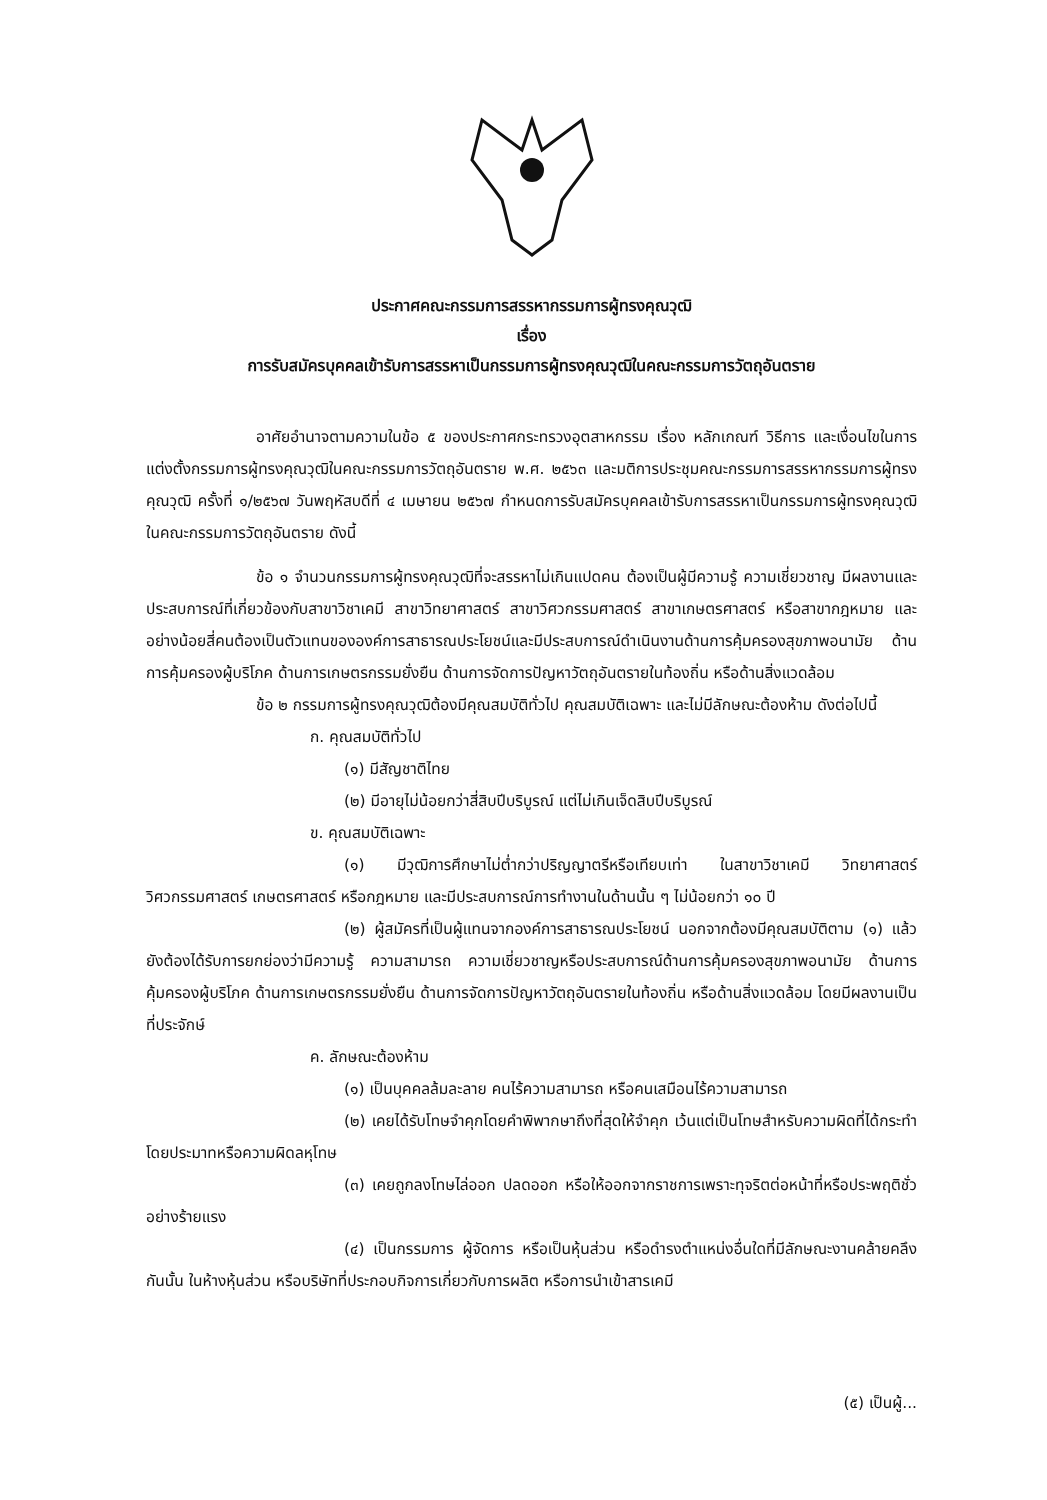ประกาศคณะกรรมการสรรหากรรมการผู้ทรงคุณวุฒิ
เรื่อง
การรับสมัครบุคคลเข้ารับการสรรหาเป็นกรรมการผู้ทรงคุณวุฒิในคณะกรรมการวัตถุอันตราย
อาศัยอำนาจตามความในข้อ ๕ ของประกาศกระทรวงอุตสาหกรรม เรื่อง หลักเกณฑ์ วิธีการ และเงื่อนไขในการแต่งตั้งกรรมการผู้ทรงคุณวุฒิในคณะกรรมการวัตถุอันตราย พ.ศ. ๒๕๖๓ และมติการประชุมคณะกรรมการสรรหากรรมการผู้ทรงคุณวุฒิ ครั้งที่ ๑/๒๕๖๗ วันพฤหัสบดีที่ ๔ เมษายน ๒๕๖๗ กำหนดการรับสมัครบุคคลเข้ารับการสรรหาเป็นกรรมการผู้ทรงคุณวุฒิในคณะกรรมการวัตถุอันตราย ดังนี้
ข้อ ๑ จำนวนกรรมการผู้ทรงคุณวุฒิที่จะสรรหาไม่เกินแปดคน ต้องเป็นผู้มีความรู้ ความเชี่ยวชาญ มีผลงานและประสบการณ์ที่เกี่ยวข้องกับสาขาวิชาเคมี สาขาวิทยาศาสตร์ สาขาวิศวกรรมศาสตร์ สาขาเกษตรศาสตร์ หรือสาขากฎหมาย และอย่างน้อยสี่คนต้องเป็นตัวแทนขององค์การสาธารณประโยชน์และมีประสบการณ์ดำเนินงานด้านการคุ้มครองสุขภาพอนามัย ด้านการคุ้มครองผู้บริโภค ด้านการเกษตรกรรมยั่งยืน ด้านการจัดการปัญหาวัตถุอันตรายในท้องถิ่น หรือด้านสิ่งแวดล้อม
ข้อ ๒ กรรมการผู้ทรงคุณวุฒิต้องมีคุณสมบัติทั่วไป คุณสมบัติเฉพาะ และไม่มีลักษณะต้องห้าม ดังต่อไปนี้
ก. คุณสมบัติทั่วไป
(๑) มีสัญชาติไทย
(๒) มีอายุไม่น้อยกว่าสี่สิบปีบริบูรณ์ แต่ไม่เกินเจ็ดสิบปีบริบูรณ์
ข. คุณสมบัติเฉพาะ
(๑) มีวุฒิการศึกษาไม่ต่ำกว่าปริญญาตรีหรือเทียบเท่า ในสาขาวิชาเคมี วิทยาศาสตร์ วิศวกรรมศาสตร์ เกษตรศาสตร์ หรือกฎหมาย และมีประสบการณ์การทำงานในด้านนั้น ๆ ไม่น้อยกว่า ๑๐ ปี
(๒) ผู้สมัครที่เป็นผู้แทนจากองค์การสาธารณประโยชน์ นอกจากต้องมีคุณสมบัติตาม (๑) แล้ว ยังต้องได้รับการยกย่องว่ามีความรู้ ความสามารถ ความเชี่ยวชาญหรือประสบการณ์ด้านการคุ้มครองสุขภาพอนามัย ด้านการคุ้มครองผู้บริโภค ด้านการเกษตรกรรมยั่งยืน ด้านการจัดการปัญหาวัตถุอันตรายในท้องถิ่น หรือด้านสิ่งแวดล้อม โดยมีผลงานเป็นที่ประจักษ์
ค. ลักษณะต้องห้าม
(๑) เป็นบุคคลล้มละลาย คนไร้ความสามารถ หรือคนเสมือนไร้ความสามารถ
(๒) เคยได้รับโทษจำคุกโดยคำพิพากษาถึงที่สุดให้จำคุก เว้นแต่เป็นโทษสำหรับความผิดที่ได้กระทำโดยประมาทหรือความผิดลหุโทษ
(๓) เคยถูกลงโทษไล่ออก ปลดออก หรือให้ออกจากราชการเพราะทุจริตต่อหน้าที่หรือประพฤติชั่วอย่างร้ายแรง
(๔) เป็นกรรมการ ผู้จัดการ หรือเป็นหุ้นส่วน หรือดำรงตำแหน่งอื่นใดที่มีลักษณะงานคล้ายคลึงกันนั้น ในห้างหุ้นส่วน หรือบริษัทที่ประกอบกิจการเกี่ยวกับการผลิต หรือการนำเข้าสารเคมี
(๕) เป็นผู้...